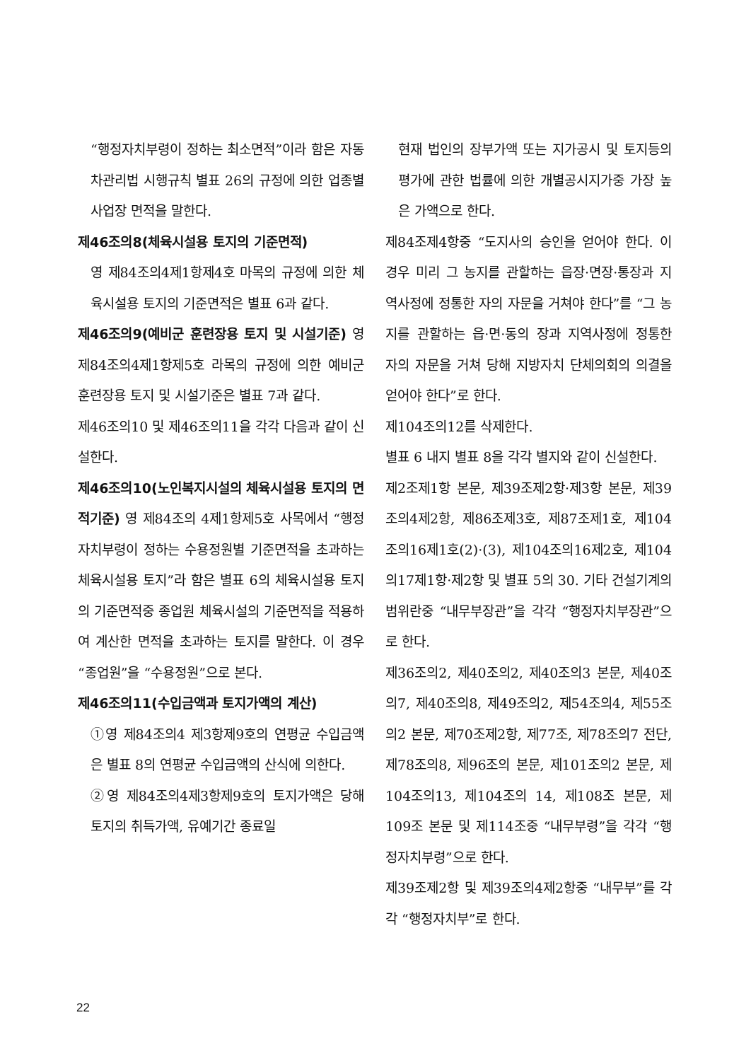“행정자치부령이 정하는 최소면적”이라 함은 자동차관리법 시행규칙 별표 26의 규정에 의한 업종별 사업장 면적을 말한다.
제46조의8(체육시설용 토지의 기준면적)
영 제84조의4제1항제4호 마목의 규정에 의한 체육시설용 토지의 기준면적은 별표 6과 같다.
제46조의9(예비군 훈련장용 토지 및 시설기준) 영 제84조의4제1항제5호 라목의 규정에 의한 예비군 훈련장용 토지 및 시설기준은 별표 7과 같다.
제46조의10 및 제46조의11을 각각 다음과 같이 신설한다.
제46조의10(노인복지시설의 체육시설용 토지의 면적기준) 영 제84조의 4제1항제5호 사목에서 “행정자치부령이 정하는 수용정원별 기준면적을 초과하는 체육시설용 토지”라 함은 별표 6의 체육시설용 토지의 기준면적중 종업원 체육시설의 기준면적을 적용하여 계산한 면적을 초과하는 토지를 말한다. 이 경우 “종업원”을 “수용정원”으로 본다.
제46조의11(수입금액과 토지가액의 계산)
①영 제84조의4 제3항제9호의 연평균 수입금액은 별표 8의 연평균 수입금액의 산식에 의한다.
②영 제84조의4제3항제9호의 토지가액은 당해 토지의 취득가액, 유예기간 종료일
현재 법인의 장부가액 또는 지가공시 및 토지등의 평가에 관한 법률에 의한 개별공시지가중 가장 높은 가액으로 한다.
제84조제4항중 “도지사의 승인을 얻어야 한다. 이 경우 미리 그 농지를 관할하는 읍장·면장·통장과 지역사정에 정통한 자의 자문을 거쳐야 한다”를 “그 농지를 관할하는 읍·면·동의 장과 지역사정에 정통한 자의 자문을 거쳐 당해 지방자치 단체의회의 의결을 얻어야 한다”로 한다.
제104조의12를 삭제한다.
별표 6 내지 별표 8을 각각 별지와 같이 신설한다.
제2조제1항 본문, 제39조제2항·제3항 본문, 제39조의4제2항, 제86조제3호, 제87조제1호, 제104조의16제1호(2)·(3), 제104조의16제2호, 제104의17제1항·제2항 및 별표 5의 30. 기타 건설기계의 범위란중 “내무부장관”을 각각 “행정자치부장관”으로 한다.
제36조의2, 제40조의2, 제40조의3 본문, 제40조의7, 제40조의8, 제49조의2, 제54조의4, 제55조의2 본문, 제70조제2항, 제77조, 제78조의7 전단, 제78조의8, 제96조의 본문, 제101조의2 본문, 제104조의13, 제104조의 14, 제108조 본문, 제109조 본문 및 제114조중 “내무부령”을 각각 “행정자치부령”으로 한다.
제39조제2항 및 제39조의4제2항중 “내무부”를 각각 “행정자치부”로 한다.
22